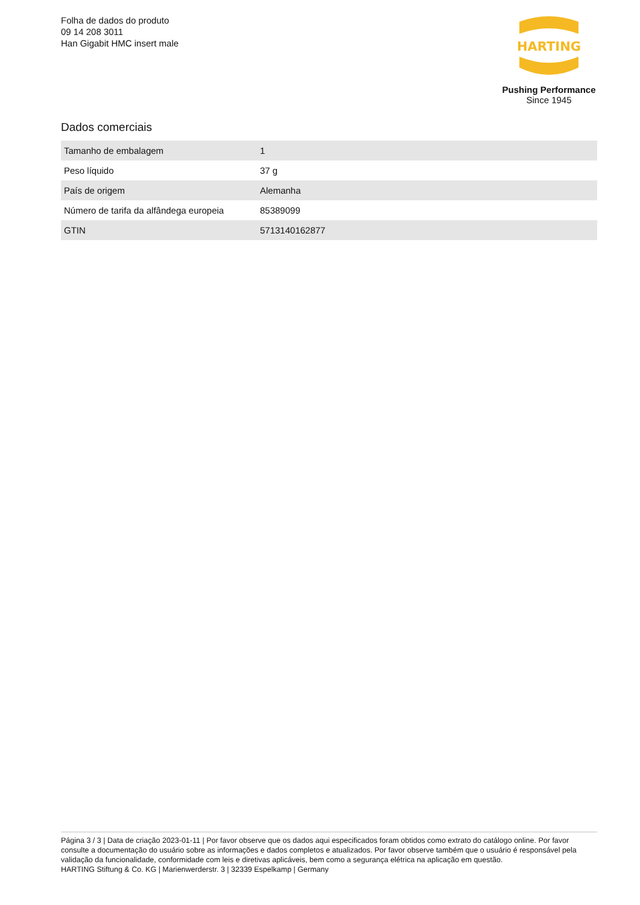Folha de dados do produto
09 14 208 3011
Han Gigabit HMC insert male
HARTING
Pushing Performance
Since 1945
Dados comerciais
| Tamanho de embalagem | 1 |
| Peso líquido | 37 g |
| País de origem | Alemanha |
| Número de tarifa da alfândega europeia | 85389099 |
| GTIN | 5713140162877 |
Página 3 / 3 | Data de criação 2023-01-11 | Por favor observe que os dados aqui especificados foram obtidos como extrato do catálogo online. Por favor consulte a documentação do usuário sobre as informações e dados completos e atualizados. Por favor observe também que o usuário é responsável pela validação da funcionalidade, conformidade com leis e diretivas aplicáveis, bem como a segurança elétrica na aplicação em questão.
HARTING Stiftung & Co. KG | Marienwerderstr. 3 | 32339 Espelkamp | Germany